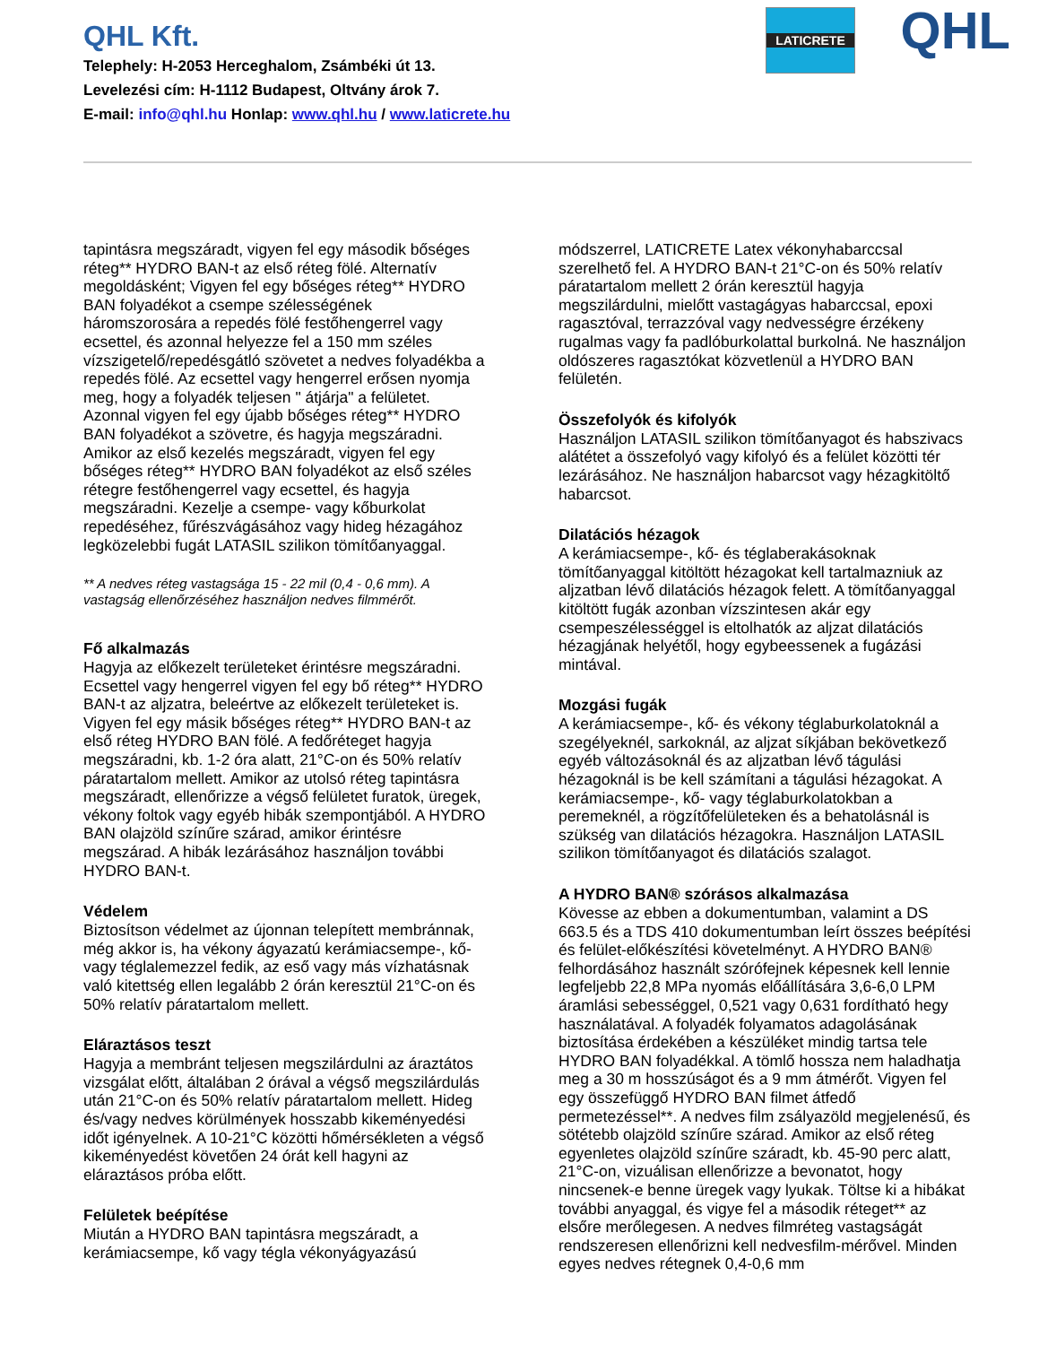QHL Kft.
Telephely: H-2053 Herceghalom, Zsámbéki út 13.
Levelezési cím: H-1112 Budapest, Oltvány árok 7.
E-mail: info@qhl.hu Honlap: www.qhl.hu / www.laticrete.hu
LATICRETE QHL
tapintásra megszáradt, vigyen fel egy második bőséges réteg** HYDRO BAN-t az első réteg fölé. Alternatív megoldásként; Vigyen fel egy bőséges réteg** HYDRO BAN folyadékot a csempe szélességének háromszorosára a repedés fölé festőhengerrel vagy ecsettel, és azonnal helyezze fel a 150 mm széles vízszigetelő/repedésgátló szövetet a nedves folyadékba a repedés fölé. Az ecsettel vagy hengerrel erősen nyomja meg, hogy a folyadék teljesen " átjárja" a felületet. Azonnal vigyen fel egy újabb bőséges réteg** HYDRO BAN folyadékot a szövetre, és hagyja megszáradni. Amikor az első kezelés megszáradt, vigyen fel egy bőséges réteg** HYDRO BAN folyadékot az első széles rétegre festőhengerrel vagy ecsettel, és hagyja megszáradni. Kezelje a csempe- vagy kőburkolat repedéséhez, fűrészvágásához vagy hideg hézagához legközelebbi fugát LATASIL szilikon tömítőanyaggal.
** A nedves réteg vastagsága 15 - 22 mil (0,4 - 0,6 mm). A vastagság ellenőrzéséhez használjon nedves filmmérőt.
Fő alkalmazás
Hagyja az előkezelt területeket érintésre megszáradni. Ecsettel vagy hengerrel vigyen fel egy bő réteg** HYDRO BAN-t az aljzatra, beleértve az előkezelt területeket is. Vigyen fel egy másik bőséges réteg** HYDRO BAN-t az első réteg HYDRO BAN fölé. A fedőréteget hagyja megszáradni, kb. 1-2 óra alatt, 21°C-on és 50% relatív páratartalom mellett. Amikor az utolsó réteg tapintásra megszáradt, ellenőrizze a végső felületet furatok, üregek, vékony foltok vagy egyéb hibák szempontjából. A HYDRO BAN olajzöld színűre szárad, amikor érintésre megszárad. A hibák lezárásához használjon további HYDRO BAN-t.
Védelem
Biztosítson védelmet az újonnan telepített membránnak, még akkor is, ha vékony ágyazatú kerámiacsempe-, kő- vagy téglalemezzel fedik, az eső vagy más vízhatásnak való kitettség ellen legalább 2 órán keresztül 21°C-on és 50% relatív páratartalom mellett.
Eláraztásos teszt
Hagyja a membránt teljesen megszilárdulni az áraztátos vizsgálat előtt, általában 2 órával a végső megszilárdulás után 21°C-on és 50% relatív páratartalom mellett. Hideg és/vagy nedves körülmények hosszabb kikeményedési időt igényelnek. A 10-21°C közötti hőmérsékleten a végső kikeményedést követően 24 órát kell hagyni az eláraztásos próba előtt.
Felületek beépítése
Miután a HYDRO BAN tapintásra megszáradt, a kerámiacsempe, kő vagy tégla vékonyágyazású
módszerrel, LATICRETE Latex vékonyhabarccsal szerelhető fel. A HYDRO BAN-t 21°C-on és 50% relatív páratartalom mellett 2 órán keresztül hagyja megszilárdulni, mielőtt vastagágyas habarccsal, epoxi ragasztóval, terrazzóval vagy nedvességre érzékeny rugalmas vagy fa padlóburkolattal burkolná. Ne használjon oldószeres ragasztókat közvetlenül a HYDRO BAN felületén.
Összefolyók és kifolyók
Használjon LATASIL szilikon tömítőanyagot és habszivacs alátétet a összefolyó vagy kifolyó és a felület közötti tér lezárásához. Ne használjon habarcsot vagy hézagkitöltő habarcsot.
Dilatációs hézagok
A kerámiacsempe-, kő- és téglaberakásoknak tömítőanyaggal kitöltött hézagokat kell tartalmazniuk az aljzatban lévő dilatációs hézagok felett. A tömítőanyaggal kitöltött fugák azonban vízszintesen akár egy csempeszélességgel is eltolhatók az aljzat dilatációs hézagjának helyétől, hogy egybeessenek a fugázási mintával.
Mozgási fugák
A kerámiacsempe-, kő- és vékony téglaburkolatoknál a szegélyeknél, sarkoknál, az aljzat síkjában bekövetkező egyéb változásoknál és az aljzatban lévő tágulási hézagoknál is be kell számítani a tágulási hézagokat. A kerámiacsempe-, kő- vagy téglaburkolatokban a peremeknél, a rögzítőfelületeken és a behatolásnál is szükség van dilatációs hézagokra. Használjon LATASIL szilikon tömítőanyagot és dilatációs szalagot.
A HYDRO BAN® szórásos alkalmazása
Kövesse az ebben a dokumentumban, valamint a DS 663.5 és a TDS 410 dokumentumban leírt összes beépítési és felület-előkészítési követelményt. A HYDRO BAN® felhordásához használt szórófejnek képesnek kell lennie legfeljebb 22,8 MPa nyomás előállítására 3,6-6,0 LPM áramlási sebességgel, 0,521 vagy 0,631 fordítható hegy használatával. A folyadék folyamatos adagolásának biztosítása érdekében a készüléket mindig tartsa tele HYDRO BAN folyadékkal. A tömlő hossza nem haladhatja meg a 30 m hosszúságot és a 9 mm átmérőt. Vigyen fel egy összefüggő HYDRO BAN filmet átfedő permetezéssel**. A nedves film zsályazöld megjelenésű, és sötétebb olajzöld színűre szárad. Amikor az első réteg egyenletes olajzöld színűre száradt, kb. 45-90 perc alatt, 21°C-on, vizuálisan ellenőrizze a bevonatot, hogy nincsenek-e benne üregek vagy lyukak. Töltse ki a hibákat további anyaggal, és vigye fel a második réteget** az elsőre merőlegesen. A nedves filmréteg vastagságát rendszeresen ellenőrizni kell nedvesfilm-mérővel. Minden egyes nedves rétegnek 0,4-0,6 mm